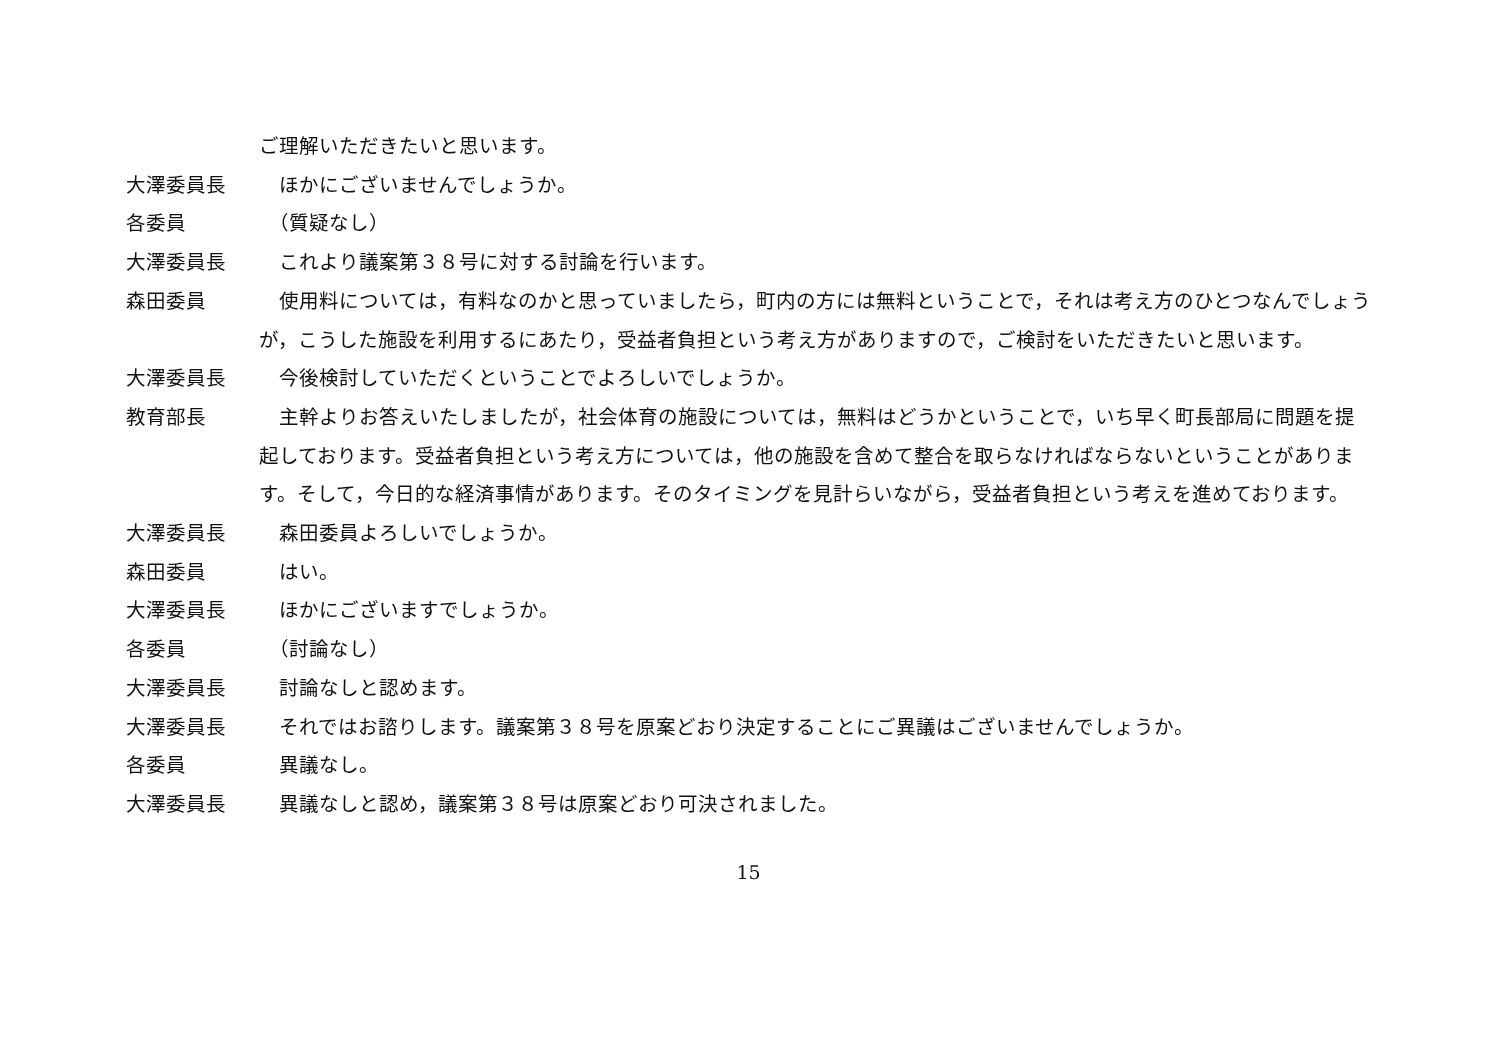ご理解いただきたいと思います。
大澤委員長 　ほかにございませんでしょうか。
各委員 　（質疑なし）
大澤委員長 　これより議案第３８号に対する討論を行います。
森田委員 　使用料については，有料なのかと思っていましたら，町内の方には無料ということで，それは考え方のひとつなんでしょうが，こうした施設を利用するにあたり，受益者負担という考え方がありますので，ご検討をいただきたいと思います。
大澤委員長 　今後検討していただくということでよろしいでしょうか。
教育部長 　主幹よりお答えいたしましたが，社会体育の施設については，無料はどうかということで，いち早く町長部局に問題を提起しております。受益者負担という考え方については，他の施設を含めて整合を取らなければならないということがあります。そして，今日的な経済事情があります。そのタイミングを見計らいながら，受益者負担という考えを進めております。
大澤委員長 　森田委員よろしいでしょうか。
森田委員 　はい。
大澤委員長 　ほかにございますでしょうか。
各委員 　（討論なし）
大澤委員長 　討論なしと認めます。
大澤委員長 　それではお諮りします。議案第３８号を原案どおり決定することにご異議はございませんでしょうか。
各委員 　異議なし。
大澤委員長 　異議なしと認め，議案第３８号は原案どおり可決されました。
15